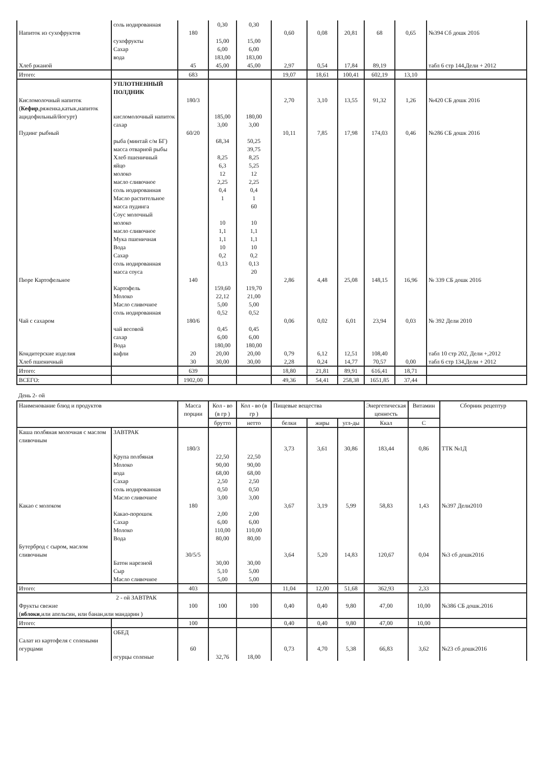| | соль иодированная | | 0,30 | 0,30 | | | | | | |
| Напиток из сухофруктов | сухофрукты Сахар вода | 180 | 15,00 6,00 183,00 | 15,00 6,00 183,00 | 0,60 | 0,08 | 20,81 | 68 | 0,65 | №394 Сб дошк 2016 |
| Хлеб ржаной | | 45 | 45,00 | 45,00 | 2,97 | 0,54 | 17,84 | 89,19 | | табл 6 стр 144,Дели + 2012 |
| Итого: | | 683 | | | 19,07 | 18,61 | 100,41 | 602,19 | 13,10 | |
| | УПЛОТНЕННЫЙ ПОЛДНИК | | | | | | | | | |
| Кисломолочный напиток ( Кефир ,ряженка,катык,напиток ацидофильный/йогурт) | кисломолочный напиток сахар | 180/3 | 185,00 3,00 | 180,00 3,00 | 2,70 | 3,10 | 13,55 | 91,32 | 1,26 | №420 СБ дошк 2016 |
| Пудинг рыбный | рыба (минтай с/м БГ) масса отварной рыбы Хлеб пшеничный яйцо молоко масло сливочное соль иодированная Масло растительное масса пудинга Соус молочный молоко масло сливочное Мука пшеничная Вода Сахар соль иодированная масса соуса | 60/20 | 68,34 8,25 6,3 12 2,25 0,4 1 10 1,1 1,1 10 0,2 0,13 | 50,25 39,75 8,25 5,25 12 2,25 0,4 1 60 10 1,1 1,1 10 0,2 0,13 20 | 10,11 | 7,85 | 17,98 | 174,03 | 0,46 | №286 СБ дошк 2016 |
| Пюре Картофельное | Картофель Молоко Масло сливочное соль иодированная | 140 | 159,60 22,12 5,00 0,52 | 119,70 21,00 5,00 0,52 | 2,86 | 4,48 | 25,08 | 148,15 | 16,96 | № 339 СБ дошк 2016 |
| Чай с сахаром | чай весовой сахар Вода | 180/6 | 0,45 6,00 180,00 | 0,45 6,00 180,00 | 0,06 | 0,02 | 6,01 | 23,94 | 0,03 | № 392 Дели 2010 |
| Кондитерские изделия | вафли | 20 | 20,00 | 20,00 | 0,79 | 6,12 | 12,51 | 108,40 | | табл 10 стр 202, Дели +,2012 |
| Хлеб пшеничный | | 30 | 30,00 | 30,00 | 2,28 | 0,24 | 14,77 | 70,57 | 0,00 | табл 6 стр 134,Дели + 2012 |
| Итого: | | 639 | | | 18,80 | 21,81 | 89,91 | 616,41 | 18,71 | |
| ВСЕГО: | | 1902,00 | | | 49,36 | 54,41 | 258,38 | 1651,85 | 37,44 | |
День 2- ой
| Наименование блюд и продуктов | | Масса порции | Кол - во (в гр ) | Кол - во (в гр ) | Пищевые вещества | | | Энергетическая ценность | Витамин | Сборник рецептур |
| --- | --- | --- | --- | --- | --- | --- | --- | --- | --- | --- |
| | | | брутто | нетто | белки | жиры | угл-ды | Ккал | С | |
| Каша полбяная молочная с маслом сливочным | ЗАВТРАК Крупа полбяная Молоко вода Сахар соль иодированная Масло сливочное | 180/3 | 22,50 90,00 68,00 2,50 0,50 3,00 | 22,50 90,00 68,00 2,50 0,50 3,00 | 3,73 | 3,61 | 30,86 | 183,44 | 0,86 | ТТК №1Д |
| Какао с молоком | Какао-порошок Сахар Молоко Вода | 180 | 2,00 6,00 110,00 80,00 | 2,00 6,00 110,00 80,00 | 3,67 | 3,19 | 5,99 | 58,83 | 1,43 | №397 Дели2010 |
| Бутерброд с сыром, маслом сливочным | Батон нарезной Сыр Масло сливочное | 30/5/5 | 30,00 5,10 5,00 | 30,00 5,00 5,00 | 3,64 | 5,20 | 14,83 | 120,67 | 0,04 | №3 сб дошк2016 |
| Итого: | | 403 | | | 11,04 | 12,00 | 51,68 | 362,93 | 2,33 | |
| 2 - ой ЗАВТРАК Фрукты свежие ( яблоки ,или апельсин, или банан,или мандарин ) | | 100 | 100 | 100 | 0,40 | 0,40 | 9,80 | 47,00 | 10,00 | №386 СБ дошк.2016 |
| Итого: | | 100 | | | 0,40 | 0,40 | 9,80 | 47,00 | 10,00 | |
| Салат из картофеля с солеными огурцами | ОБЕД огурцы соленые | 60 | 32,76 | 18,00 | 0,73 | 4,70 | 5,38 | 66,83 | 3,62 | №23 сб дошк2016 |